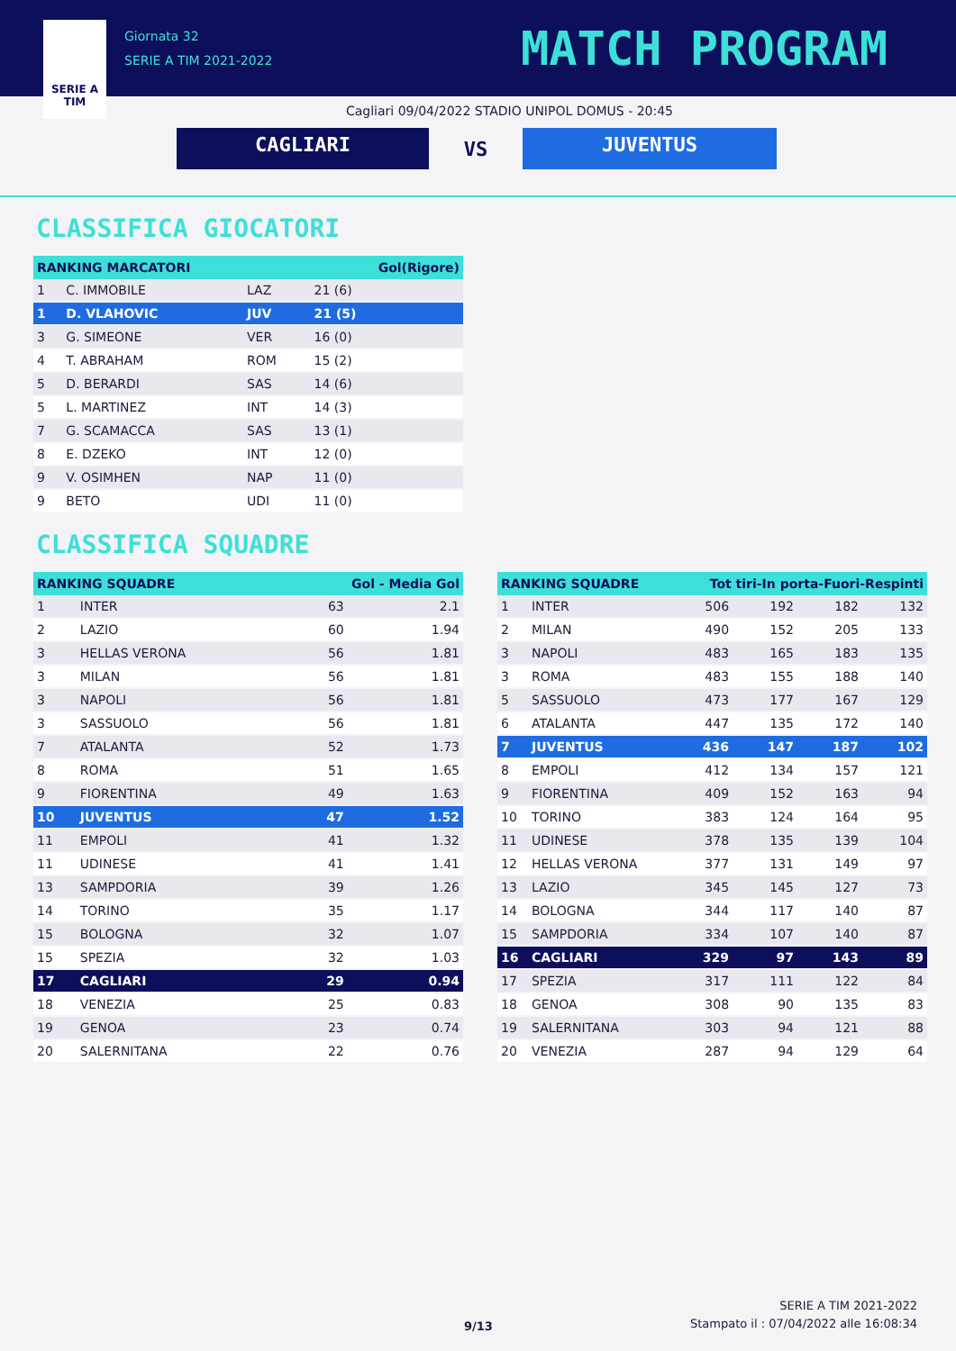SERIE A
TIM
Giornata 32
SERIE A TIM 2021-2022
MATCH PROGRAM
Cagliari 09/04/2022 STADIO UNIPOL DOMUS - 20:45
CAGLIARI
VS
JUVENTUS
CLASSIFICA GIOCATORI
| RANKING MARCATORI | | | Gol(Rigore) |
| --- | --- | --- | --- |
| 1 | C. IMMOBILE | LAZ | 21 (6) |
| 1 | D. VLAHOVIC | JUV | 21 (5) |
| 3 | G. SIMEONE | VER | 16 (0) |
| 4 | T. ABRAHAM | ROM | 15 (2) |
| 5 | D. BERARDI | SAS | 14 (6) |
| 5 | L. MARTINEZ | INT | 14 (3) |
| 7 | G. SCAMACCA | SAS | 13 (1) |
| 8 | E. DZEKO | INT | 12 (0) |
| 9 | V. OSIMHEN | NAP | 11 (0) |
| 9 | BETO | UDI | 11 (0) |
CLASSIFICA SQUADRE
| RANKING SQUADRE | | Gol - Media Gol | |
| --- | --- | --- | --- |
| 1 | INTER | 63 | 2.1 |
| 2 | LAZIO | 60 | 1.94 |
| 3 | HELLAS VERONA | 56 | 1.81 |
| 3 | MILAN | 56 | 1.81 |
| 3 | NAPOLI | 56 | 1.81 |
| 3 | SASSUOLO | 56 | 1.81 |
| 7 | ATALANTA | 52 | 1.73 |
| 8 | ROMA | 51 | 1.65 |
| 9 | FIORENTINA | 49 | 1.63 |
| 10 | JUVENTUS | 47 | 1.52 |
| 11 | EMPOLI | 41 | 1.32 |
| 11 | UDINESE | 41 | 1.41 |
| 13 | SAMPDORIA | 39 | 1.26 |
| 14 | TORINO | 35 | 1.17 |
| 15 | BOLOGNA | 32 | 1.07 |
| 15 | SPEZIA | 32 | 1.03 |
| 17 | CAGLIARI | 29 | 0.94 |
| 18 | VENEZIA | 25 | 0.83 |
| 19 | GENOA | 23 | 0.74 |
| 20 | SALERNITANA | 22 | 0.76 |
| RANKING SQUADRE | | Tot tiri-In porta-Fuori-Respinti | | | |
| --- | --- | --- | --- | --- | --- |
| 1 | INTER | 506 | 192 | 182 | 132 |
| 2 | MILAN | 490 | 152 | 205 | 133 |
| 3 | NAPOLI | 483 | 165 | 183 | 135 |
| 3 | ROMA | 483 | 155 | 188 | 140 |
| 5 | SASSUOLO | 473 | 177 | 167 | 129 |
| 6 | ATALANTA | 447 | 135 | 172 | 140 |
| 7 | JUVENTUS | 436 | 147 | 187 | 102 |
| 8 | EMPOLI | 412 | 134 | 157 | 121 |
| 9 | FIORENTINA | 409 | 152 | 163 | 94 |
| 10 | TORINO | 383 | 124 | 164 | 95 |
| 11 | UDINESE | 378 | 135 | 139 | 104 |
| 12 | HELLAS VERONA | 377 | 131 | 149 | 97 |
| 13 | LAZIO | 345 | 145 | 127 | 73 |
| 14 | BOLOGNA | 344 | 117 | 140 | 87 |
| 15 | SAMPDORIA | 334 | 107 | 140 | 87 |
| 16 | CAGLIARI | 329 | 97 | 143 | 89 |
| 17 | SPEZIA | 317 | 111 | 122 | 84 |
| 18 | GENOA | 308 | 90 | 135 | 83 |
| 19 | SALERNITANA | 303 | 94 | 121 | 88 |
| 20 | VENEZIA | 287 | 94 | 129 | 64 |
9/13
SERIE A TIM 2021-2022
Stampato il : 07/04/2022 alle 16:08:34